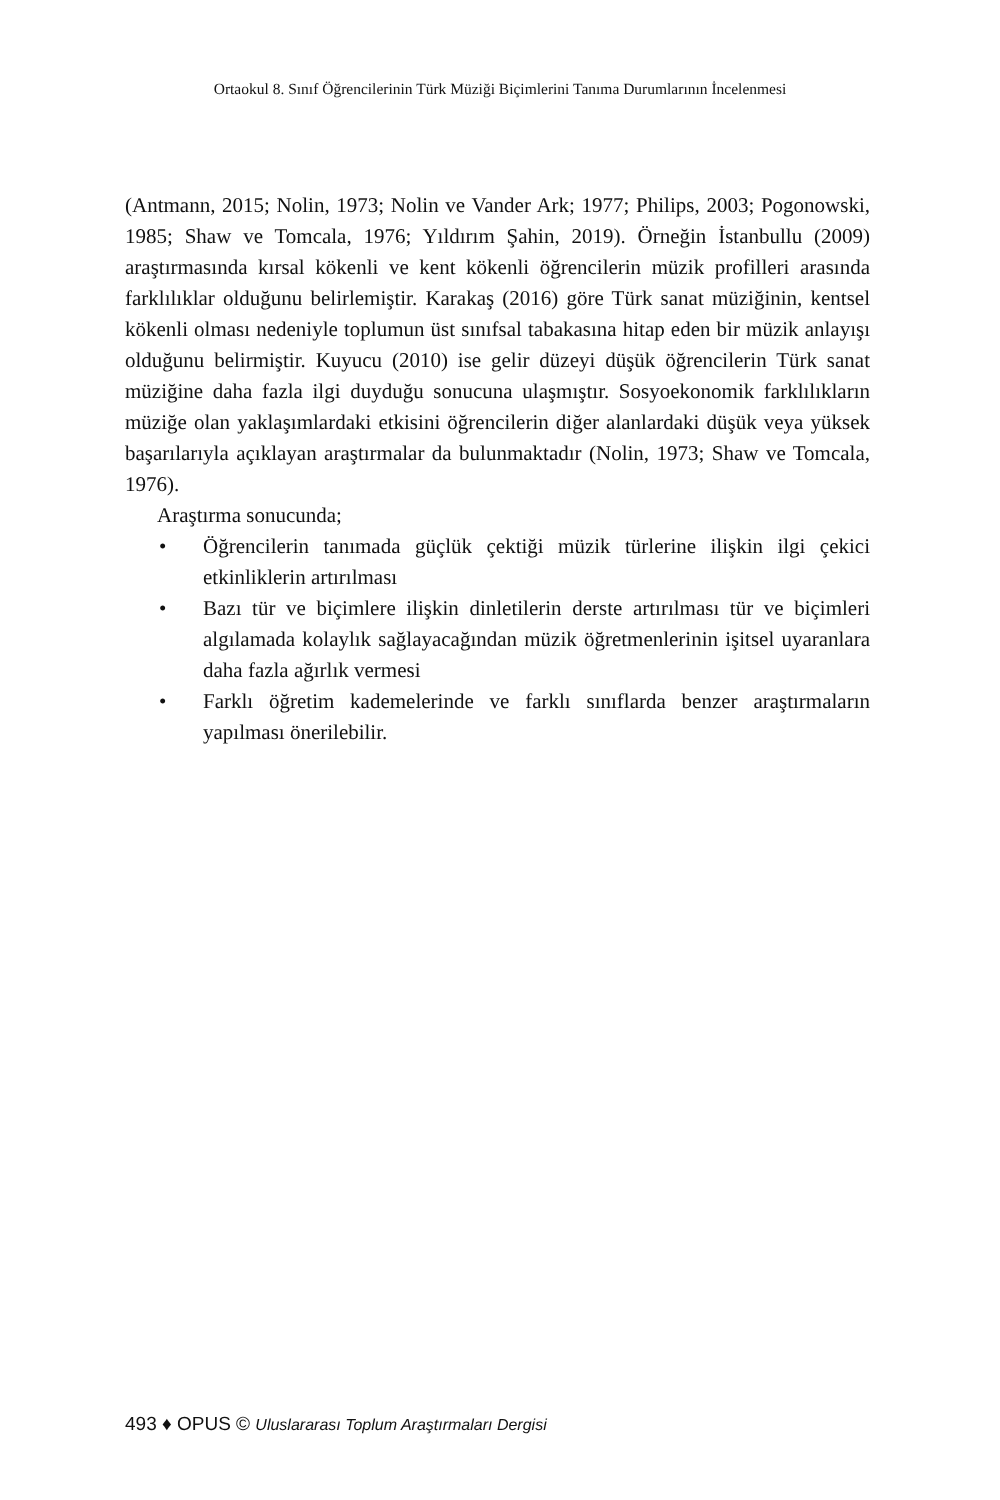Ortaokul 8. Sınıf Öğrencilerinin Türk Müziği Biçimlerini Tanıma Durumlarının İncelenmesi
(Antmann, 2015; Nolin, 1973; Nolin ve Vander Ark; 1977; Philips, 2003; Pogonowski, 1985; Shaw ve Tomcala, 1976; Yıldırım Şahin, 2019). Örneğin İstanbullu (2009) araştırmasında kırsal kökenli ve kent kökenli öğrencilerin müzik profilleri arasında farklılıklar olduğunu belirlemiştir. Karakaş (2016) göre Türk sanat müziğinin, kentsel kökenli olması nedeniyle toplumun üst sınıfsal tabakasına hitap eden bir müzik anlayışı olduğunu belirmiştir. Kuyucu (2010) ise gelir düzeyi düşük öğrencilerin Türk sanat müziğine daha fazla ilgi duyduğu sonucuna ulaşmıştır. Sosyoekonomik farklılıkların müziğe olan yaklaşımlardaki etkisini öğrencilerin diğer alanlardaki düşük veya yüksek başarılarıyla açıklayan araştırmalar da bulunmaktadır (Nolin, 1973; Shaw ve Tomcala, 1976).
Araştırma sonucunda;
• Öğrencilerin tanımada güçlük çektiği müzik türlerine ilişkin ilgi çekici etkinliklerin artırılması
• Bazı tür ve biçimlere ilişkin dinletilerin derste artırılması tür ve biçimleri algılamada kolaylık sağlayacağından müzik öğretmenlerinin işitsel uyaranlara daha fazla ağırlık vermesi
• Farklı öğretim kademelerinde ve farklı sınıflarda benzer araştırmaların yapılması önerilebilir.
493 ♦ OPUS © Uluslararası Toplum Araştırmaları Dergisi